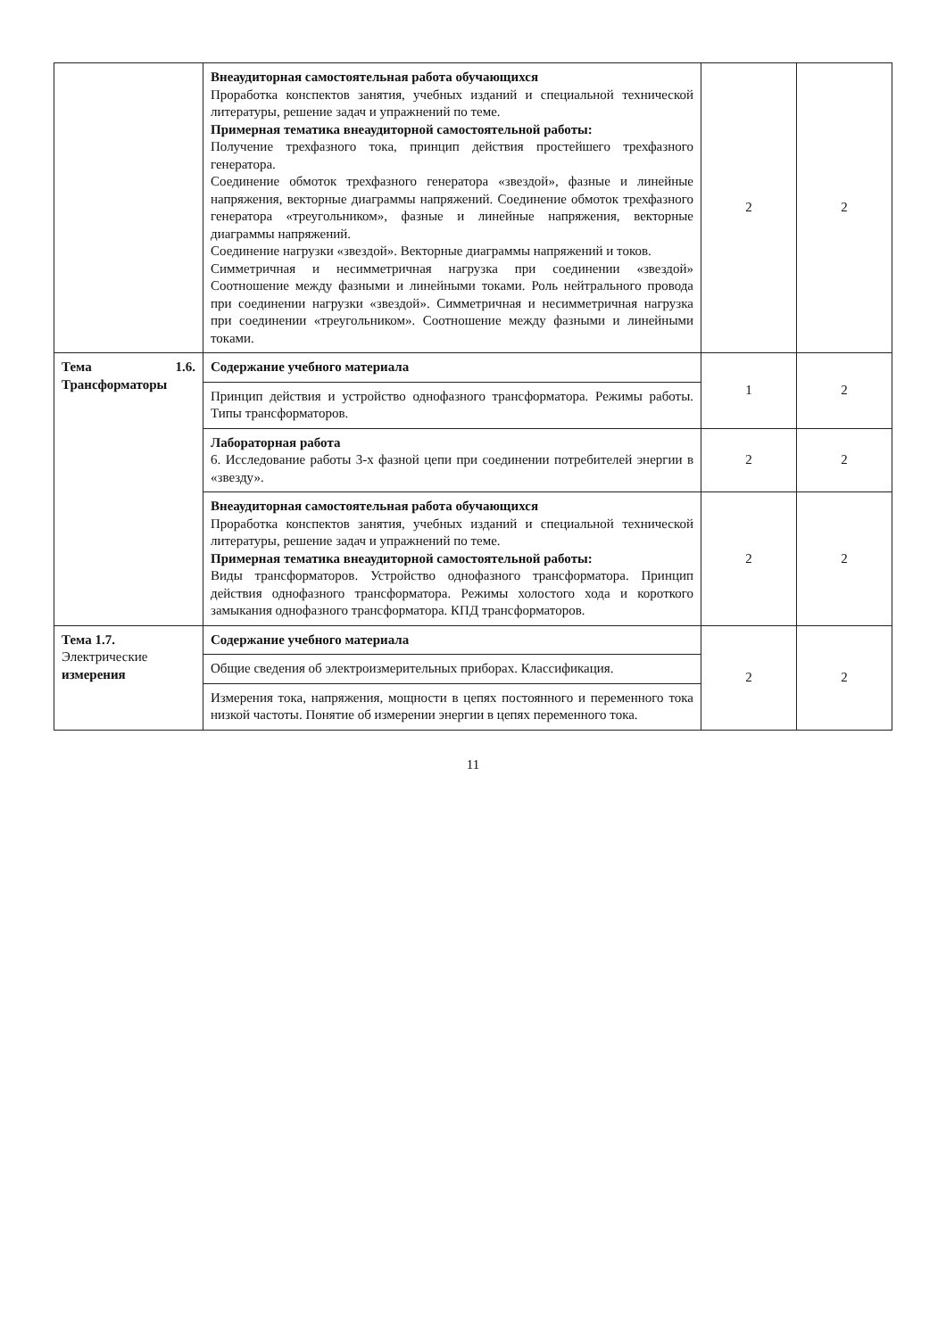| | Внеаудиторная самостоятельная работа обучающихся Проработка конспектов занятия, учебных изданий и специальной технической литературы, решение задач и упражнений по теме. Примерная тематика внеаудиторной самостоятельной работы: Получение трехфазного тока, принцип действия простейшего трехфазного генератора. Соединение обмоток трехфазного генератора «звездой», фазные и линейные напряжения, векторные диаграммы напряжений. Соединение обмоток трехфазного генератора «треугольником», фазные и линейные напряжения, векторные диаграммы напряжений. Соединение нагрузки «звездой». Векторные диаграммы напряжений и токов. Симметричная и несимметричная нагрузка при соединении «звездой» Соотношение между фазными и линейными токами. Роль нейтрального провода при соединении нагрузки «звездой». Симметричная и несимметричная нагрузка при соединении «треугольником». Соотношение между фазными и линейными токами. | 2 | 2 |
| Тема 1.6. Трансформаторы | Содержание учебного материала Принцип действия и устройство однофазного трансформатора. Режимы работы. Типы трансформаторов. | 1 | 2 |
| | Лабораторная работа 6. Исследование работы 3-х фазной цепи при соединении потребителей энергии в «звезду». | 2 | 2 |
| | Внеаудиторная самостоятельная работа обучающихся Проработка конспектов занятия, учебных изданий и специальной технической литературы, решение задач и упражнений по теме. Примерная тематика внеаудиторной самостоятельной работы: Виды трансформаторов. Устройство однофазного трансформатора. Принцип действия однофазного трансформатора. Режимы холостого хода и короткого замыкания однофазного трансформатора. КПД трансформаторов. | 2 | 2 |
| Тема 1.7. Электрические измерения | Содержание учебного материала Общие сведения об электроизмерительных приборах. Классификация. Измерения тока, напряжения, мощности в цепях постоянного и переменного тока низкой частоты. Понятие об измерении энергии в цепях переменного тока. | 2 | 2 |
11